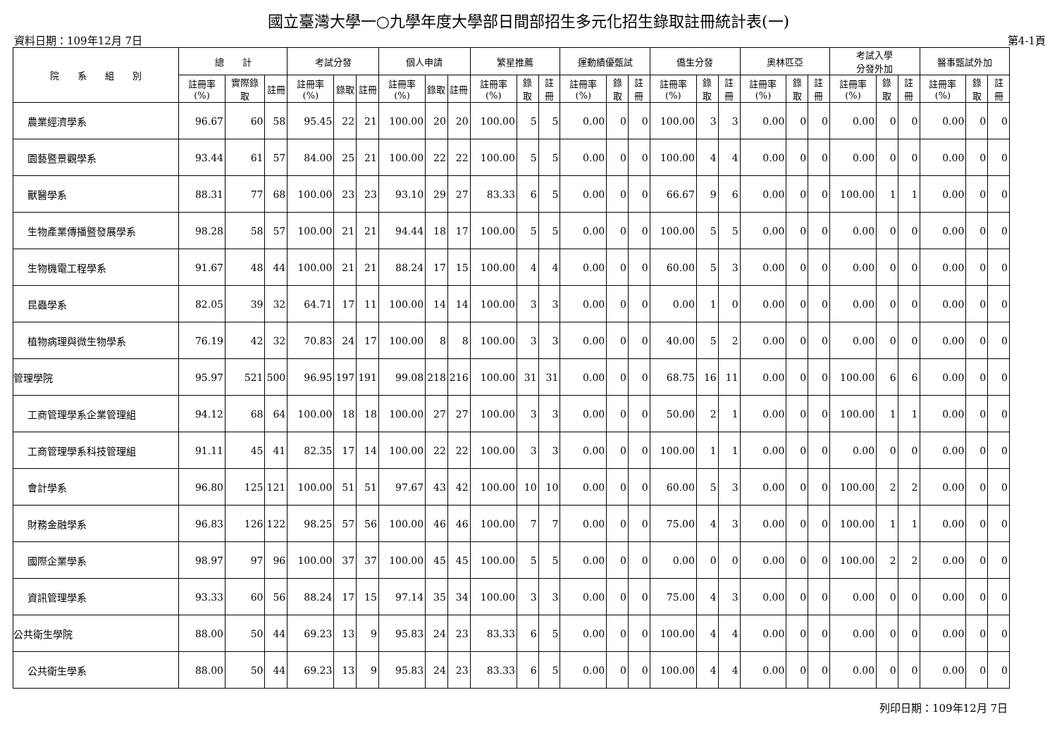國立臺灣大學一○九學年度大學部日間部招生多元化招生錄取註冊統計表(一)
資料日期：109年12月 7日 第4-1頁
| 院 系 組 別 | 總 計 | | | 考試分發 | | | 個人申請 | | | 繁星推薦 | | | 運動績優甄試 | | | 僑生分發 | | | 奧林匹亞 | | | 考試入學 分發外加 | | | 醫事甄試外加 | | |
| --- | --- | --- | --- | --- | --- | --- | --- | --- | --- | --- | --- | --- | --- | --- | --- | --- | --- | --- | --- | --- | --- | --- | --- | --- | --- | --- | --- |
| | 註冊率(%) | 實際錄取 | 註冊 | 註冊率(%) | 錄取 | 註冊 | 註冊率(%) | 錄取 | 註冊 | 註冊率(%) | 錄取 | 註冊 | 註冊率(%) | 錄取 | 註冊 | 註冊率(%) | 錄取 | 註冊 | 註冊率(%) | 錄取 | 註冊 | 註冊率(%) | 錄取 | 註冊 | 註冊率(%) | 錄取 | 註冊 |
| 農業經濟學系 | 96.67 | 60 | 58 | 95.45 | 22 | 21 | 100.00 | 20 | 20 | 100.00 | 5 | 5 | 0.00 | 0 | 0 | 100.00 | 3 | 3 | 0.00 | 0 | 0 | 0.00 | 0 | 0 | 0.00 | 0 | 0 |
| 園藝暨景觀學系 | 93.44 | 61 | 57 | 84.00 | 25 | 21 | 100.00 | 22 | 22 | 100.00 | 5 | 5 | 0.00 | 0 | 0 | 100.00 | 4 | 4 | 0.00 | 0 | 0 | 0.00 | 0 | 0 | 0.00 | 0 | 0 |
| 獸醫學系 | 88.31 | 77 | 68 | 100.00 | 23 | 23 | 93.10 | 29 | 27 | 83.33 | 6 | 5 | 0.00 | 0 | 0 | 66.67 | 9 | 6 | 0.00 | 0 | 0 | 100.00 | 1 | 1 | 0.00 | 0 | 0 |
| 生物產業傳播暨發展學系 | 98.28 | 58 | 57 | 100.00 | 21 | 21 | 94.44 | 18 | 17 | 100.00 | 5 | 5 | 0.00 | 0 | 0 | 100.00 | 5 | 5 | 0.00 | 0 | 0 | 0.00 | 0 | 0 | 0.00 | 0 | 0 |
| 生物機電工程學系 | 91.67 | 48 | 44 | 100.00 | 21 | 21 | 88.24 | 17 | 15 | 100.00 | 4 | 4 | 0.00 | 0 | 0 | 60.00 | 5 | 3 | 0.00 | 0 | 0 | 0.00 | 0 | 0 | 0.00 | 0 | 0 |
| 昆蟲學系 | 82.05 | 39 | 32 | 64.71 | 17 | 11 | 100.00 | 14 | 14 | 100.00 | 3 | 3 | 0.00 | 0 | 0 | 0.00 | 1 | 0 | 0.00 | 0 | 0 | 0.00 | 0 | 0 | 0.00 | 0 | 0 |
| 植物病理與微生物學系 | 76.19 | 42 | 32 | 70.83 | 24 | 17 | 100.00 | 8 | 8 | 100.00 | 3 | 3 | 0.00 | 0 | 0 | 40.00 | 5 | 2 | 0.00 | 0 | 0 | 0.00 | 0 | 0 | 0.00 | 0 | 0 |
| 管理學院 | 95.97 | 521 | 500 | 96.95 | 197 | 191 | 99.08 | 218 | 216 | 100.00 | 31 | 31 | 0.00 | 0 | 0 | 68.75 | 16 | 11 | 0.00 | 0 | 0 | 100.00 | 6 | 6 | 0.00 | 0 | 0 |
| 工商管理學系企業管理組 | 94.12 | 68 | 64 | 100.00 | 18 | 18 | 100.00 | 27 | 27 | 100.00 | 3 | 3 | 0.00 | 0 | 0 | 50.00 | 2 | 1 | 0.00 | 0 | 0 | 100.00 | 1 | 1 | 0.00 | 0 | 0 |
| 工商管理學系科技管理組 | 91.11 | 45 | 41 | 82.35 | 17 | 14 | 100.00 | 22 | 22 | 100.00 | 3 | 3 | 0.00 | 0 | 0 | 100.00 | 1 | 1 | 0.00 | 0 | 0 | 0.00 | 0 | 0 | 0.00 | 0 | 0 |
| 會計學系 | 96.80 | 125 | 121 | 100.00 | 51 | 51 | 97.67 | 43 | 42 | 100.00 | 10 | 10 | 0.00 | 0 | 0 | 60.00 | 5 | 3 | 0.00 | 0 | 0 | 100.00 | 2 | 2 | 0.00 | 0 | 0 |
| 財務金融學系 | 96.83 | 126 | 122 | 98.25 | 57 | 56 | 100.00 | 46 | 46 | 100.00 | 7 | 7 | 0.00 | 0 | 0 | 75.00 | 4 | 3 | 0.00 | 0 | 0 | 100.00 | 1 | 1 | 0.00 | 0 | 0 |
| 國際企業學系 | 98.97 | 97 | 96 | 100.00 | 37 | 37 | 100.00 | 45 | 45 | 100.00 | 5 | 5 | 0.00 | 0 | 0 | 0.00 | 0 | 0 | 0.00 | 0 | 0 | 100.00 | 2 | 2 | 0.00 | 0 | 0 |
| 資訊管理學系 | 93.33 | 60 | 56 | 88.24 | 17 | 15 | 97.14 | 35 | 34 | 100.00 | 3 | 3 | 0.00 | 0 | 0 | 75.00 | 4 | 3 | 0.00 | 0 | 0 | 0.00 | 0 | 0 | 0.00 | 0 | 0 |
| 公共衛生學院 | 88.00 | 50 | 44 | 69.23 | 13 | 9 | 95.83 | 24 | 23 | 83.33 | 6 | 5 | 0.00 | 0 | 0 | 100.00 | 4 | 4 | 0.00 | 0 | 0 | 0.00 | 0 | 0 | 0.00 | 0 | 0 |
| 公共衛生學系 | 88.00 | 50 | 44 | 69.23 | 13 | 9 | 95.83 | 24 | 23 | 83.33 | 6 | 5 | 0.00 | 0 | 0 | 100.00 | 4 | 4 | 0.00 | 0 | 0 | 0.00 | 0 | 0 | 0.00 | 0 | 0 |
列印日期：109年12月 7日